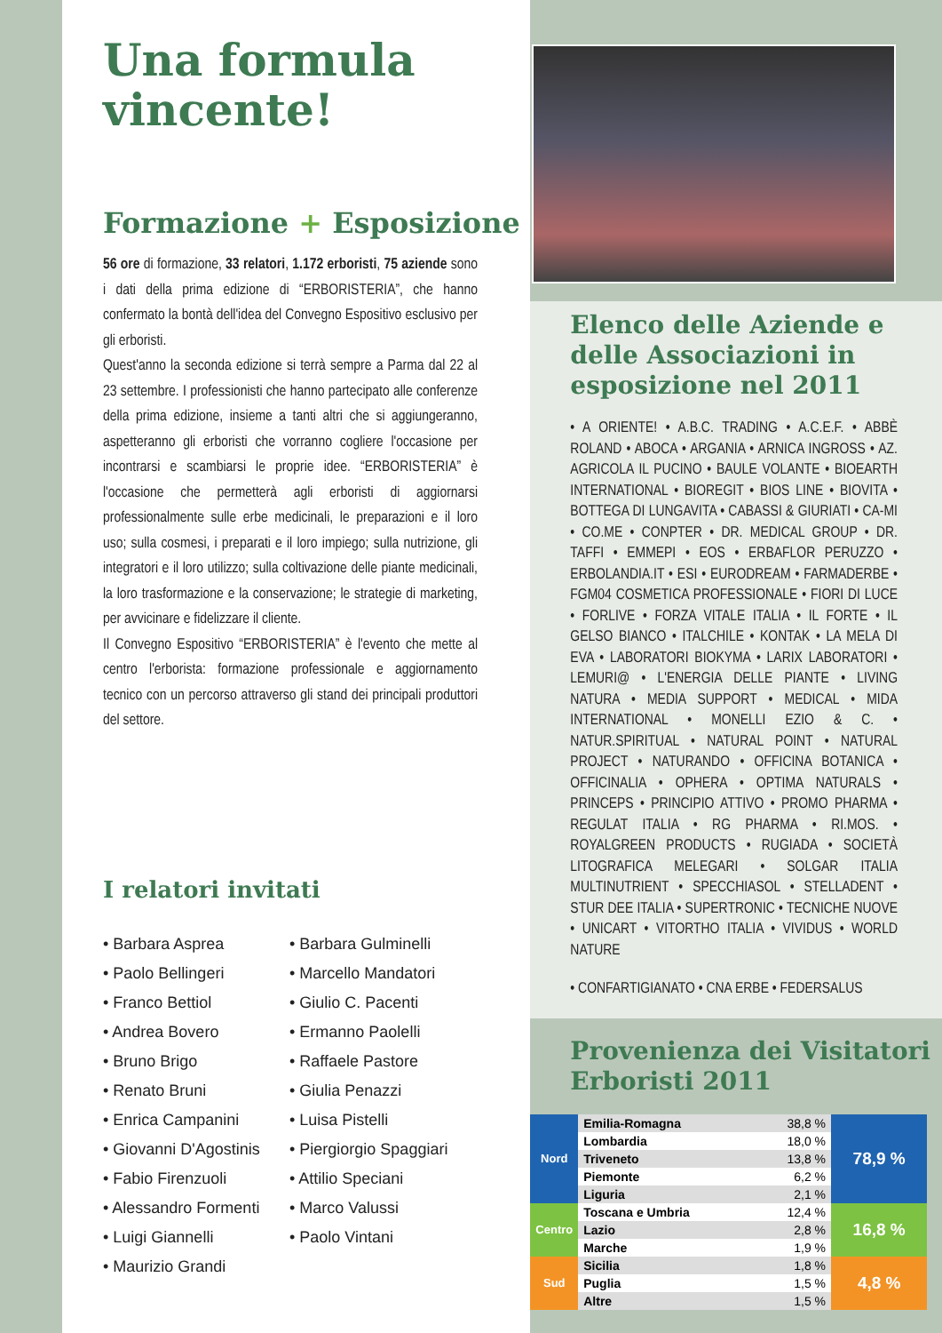Una formula vincente!
Formazione + Esposizione
56 ore di formazione, 33 relatori, 1.172 erboristi, 75 aziende sono i dati della prima edizione di “ERBORISTERIA”, che hanno confermato la bontà dell'idea del Convegno Espositivo esclusivo per gli erboristi.
Quest'anno la seconda edizione si terrà sempre a Parma dal 22 al 23 settembre. I professionisti che hanno partecipato alle conferenze della prima edizione, insieme a tanti altri che si aggiungeranno, aspetteranno gli erboristi che vorranno cogliere l'occasione per incontrarsi e scambiarsi le proprie idee. “ERBORISTERIA” è l'occasione che permetterà agli erboristi di aggiornarsi professionalmente sulle erbe medicinali, le preparazioni e il loro uso; sulla cosmesi, i preparati e il loro impiego; sulla nutrizione, gli integratori e il loro utilizzo; sulla coltivazione delle piante medicinali, la loro trasformazione e la conservazione; le strategie di marketing, per avvicinare e fidelizzare il cliente.
Il Convegno Espositivo “ERBORISTERIA” è l'evento che mette al centro l'erborista: formazione professionale e aggiornamento tecnico con un percorso attraverso gli stand dei principali produttori del settore.
I relatori invitati
• Barbara Asprea
• Paolo Bellingeri
• Franco Bettiol
• Andrea Bovero
• Bruno Brigo
• Renato Bruni
• Enrica Campanini
• Giovanni D'Agostinis
• Fabio Firenzuoli
• Alessandro Formenti
• Luigi Giannelli
• Maurizio Grandi
• Barbara Gulminelli
• Marcello Mandatori
• Giulio C. Pacenti
• Ermanno Paolelli
• Raffaele Pastore
• Giulia Penazzi
• Luisa Pistelli
• Piergiorgio Spaggiari
• Attilio Speciani
• Marco Valussi
• Paolo Vintani
Elenco delle Aziende e delle Associazioni in esposizione nel 2011
• A ORIENTE! • A.B.C. TRADING • A.C.E.F. • ABBÈ ROLAND • ABOCA • ARGANIA • ARNICA INGROSS • AZ. AGRICOLA IL PUCINO • BAULE VOLANTE • BIOEARTH INTERNATIONAL • BIOREGIT • BIOS LINE • BIOVITA • BOTTEGA DI LUNGAVITA • CABASSI & GIURIATI • CA-MI • CO.ME • CONPTER • DR. MEDICAL GROUP • DR. TAFFI • EMMEPI • EOS • ERBAFLOR PERUZZO • ERBOLANDIA.IT • ESI • EURODREAM • FARMADERBE • FGM04 COSMETICA PROFESSIONALE • FIORI DI LUCE • FORLIVE • FORZA VITALE ITALIA • IL FORTE • IL GELSO BIANCO • ITALCHILE • KONTAK • LA MELA DI EVA • LABORATORI BIOKYMA • LARIX LABORATORI • LEMURI@ • L'ENERGIA DELLE PIANTE • LIVING NATURA • MEDIA SUPPORT • MEDICAL • MIDA INTERNATIONAL • MONELLI EZIO & C. • NATUR.SPIRITUAL • NATURAL POINT • NATURAL PROJECT • NATURANDO • OFFICINA BOTANICA • OFFICINALIA • OPHERA • OPTIMA NATURALS • PRINCEPS • PRINCIPIO ATTIVO • PROMO PHARMA • REGULAT ITALIA • RG PHARMA • RI.MOS. • ROYALGREEN PRODUCTS • RUGIADA • SOCIETÀ LITOGRAFICA MELEGARI • SOLGAR ITALIA MULTINUTRIENT • SPECCHIASOL • STELLADENT • STUR DEE ITALIA • SUPERTRONIC • TECNICHE NUOVE • UNICART • VITORTHO ITALIA • VIVIDUS • WORLD NATURE
• CONFARTIGIANATO • CNA ERBE • FEDERSALUS
Provenienza dei Visitatori Erboristi 2011
| Nord | Emilia-Romagna | 38,8 % | 78,9 % |
| | Lombardia | 18,0 % | |
| | Triveneto | 13,8 % | |
| | Piemonte | 6,2 % | |
| | Liguria | 2,1 % | |
| Centro | Toscana e Umbria | 12,4 % | 16,8 % |
| | Lazio | 2,8 % | |
| | Marche | 1,9 % | |
| Sud | Sicilia | 1,8 % | 4,8 % |
| | Puglia | 1,5 % | |
| | Altre | 1,5 % | |